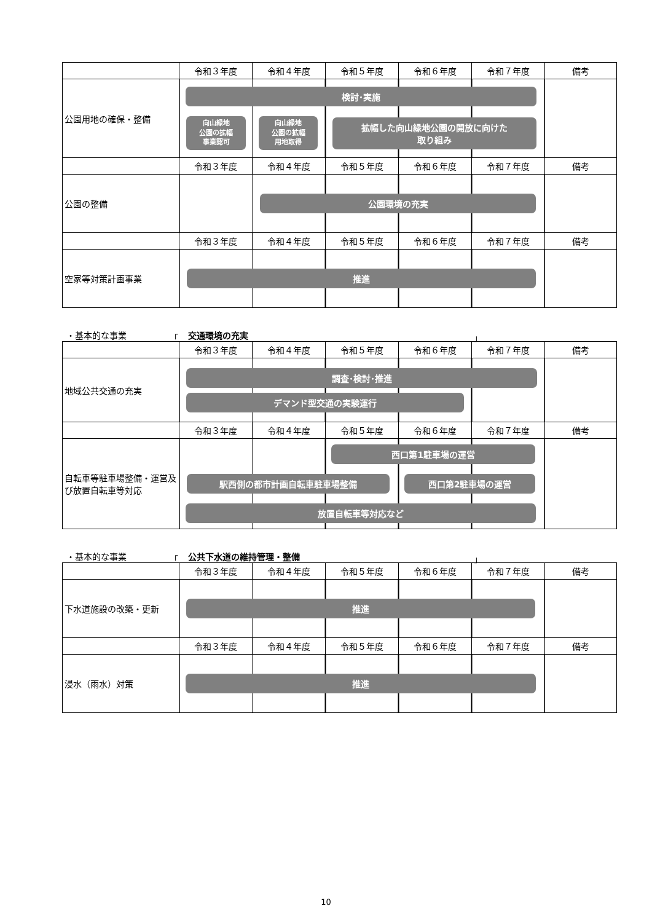| | 令和３年度 | 令和４年度 | 令和５年度 | 令和６年度 | 令和７年度 | 備考 |
| --- | --- | --- | --- | --- | --- | --- |
| 公園用地の確保・整備 | 検討･実施 向山緑地 公園の拡幅 事業認可 向山緑地 公園の拡幅 用地取得 拡幅した向山緑地公園の開放に向けた 取り組み | | | | | |
| | 令和３年度 | 令和４年度 | 令和５年度 | 令和６年度 | 令和７年度 | 備考 |
| 公園の整備 | 公園環境の充実 | | | | | |
| | 令和３年度 | 令和４年度 | 令和５年度 | 令和６年度 | 令和７年度 | 備考 |
| 空家等対策計画事業 | 推進 | | | | | |
・基本的な事業 「 交通環境の充実 」
| | 令和３年度 | 令和４年度 | 令和５年度 | 令和６年度 | 令和７年度 | 備考 |
| --- | --- | --- | --- | --- | --- | --- |
| 地域公共交通の充実 | 調査･検討･推進 デマンド型交通の実験運行 | | | | | |
| | 令和３年度 | 令和４年度 | 令和５年度 | 令和６年度 | 令和７年度 | 備考 |
| 自転車等駐車場整備・運営及び放置自転車等対応 | 西口第1駐車場の運営 駅西側の都市計画自転車駐車場整備 西口第2駐車場の運営 放置自転車等対応など | | | | | |
・基本的な事業 「 公共下水道の維持管理・整備 」
| | 令和３年度 | 令和４年度 | 令和５年度 | 令和６年度 | 令和７年度 | 備考 |
| --- | --- | --- | --- | --- | --- | --- |
| 下水道施設の改築・更新 | 推進 | | | | | |
| | 令和３年度 | 令和４年度 | 令和５年度 | 令和６年度 | 令和７年度 | 備考 |
| 浸水（雨水）対策 | 推進 | | | | | |
10